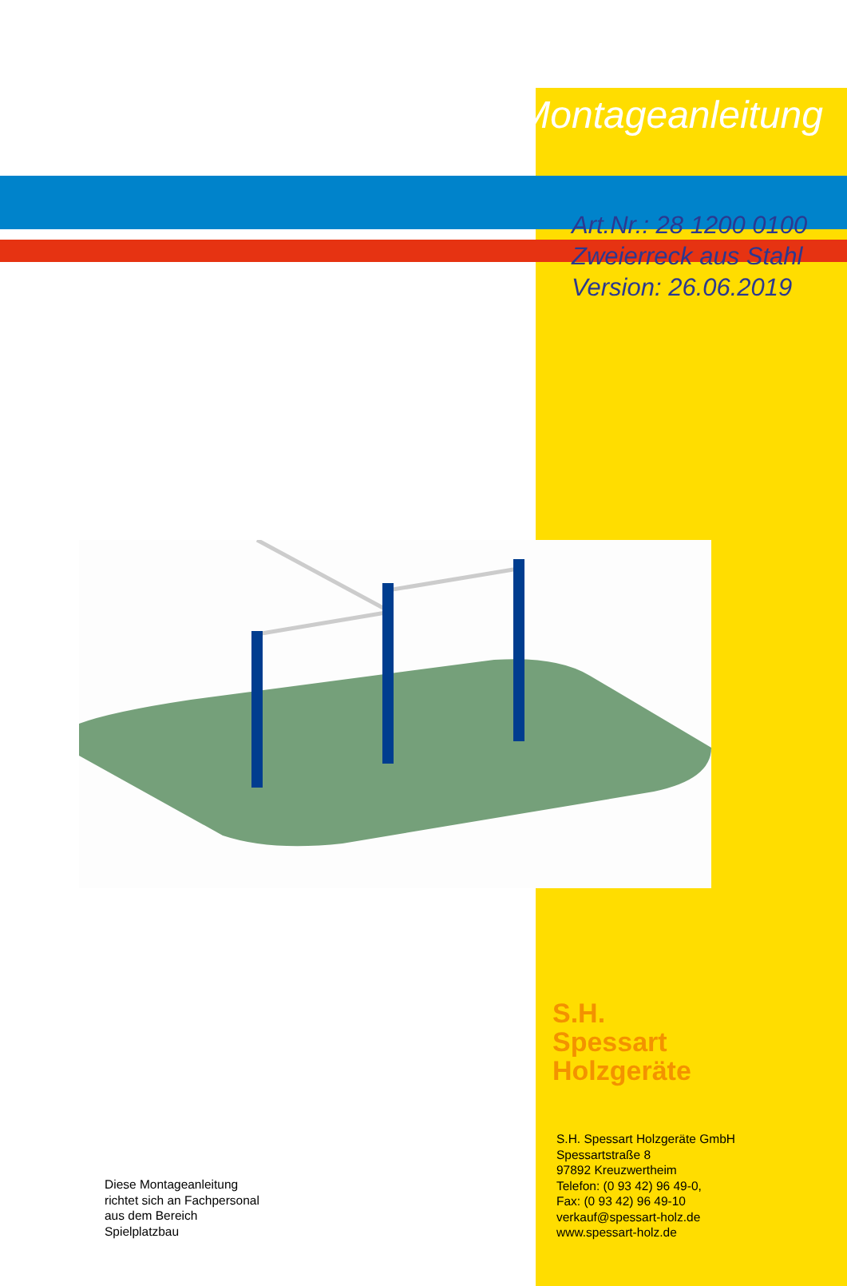Montageanleitung
Art.Nr.: 28 1200 0100
Zweierreck aus Stahl
Version: 26.06.2019
S.H.
Spessart
Holzgeräte
Diese Montageanleitung
richtet sich an Fachpersonal
aus dem Bereich
Spielplatzbau
S.H. Spessart Holzgeräte GmbH
Spessartstraße 8
97892 Kreuzwertheim
Telefon: (0 93 42) 96 49-0,
Fax: (0 93 42) 96 49-10
verkauf@spessart-holz.de
www.spessart-holz.de